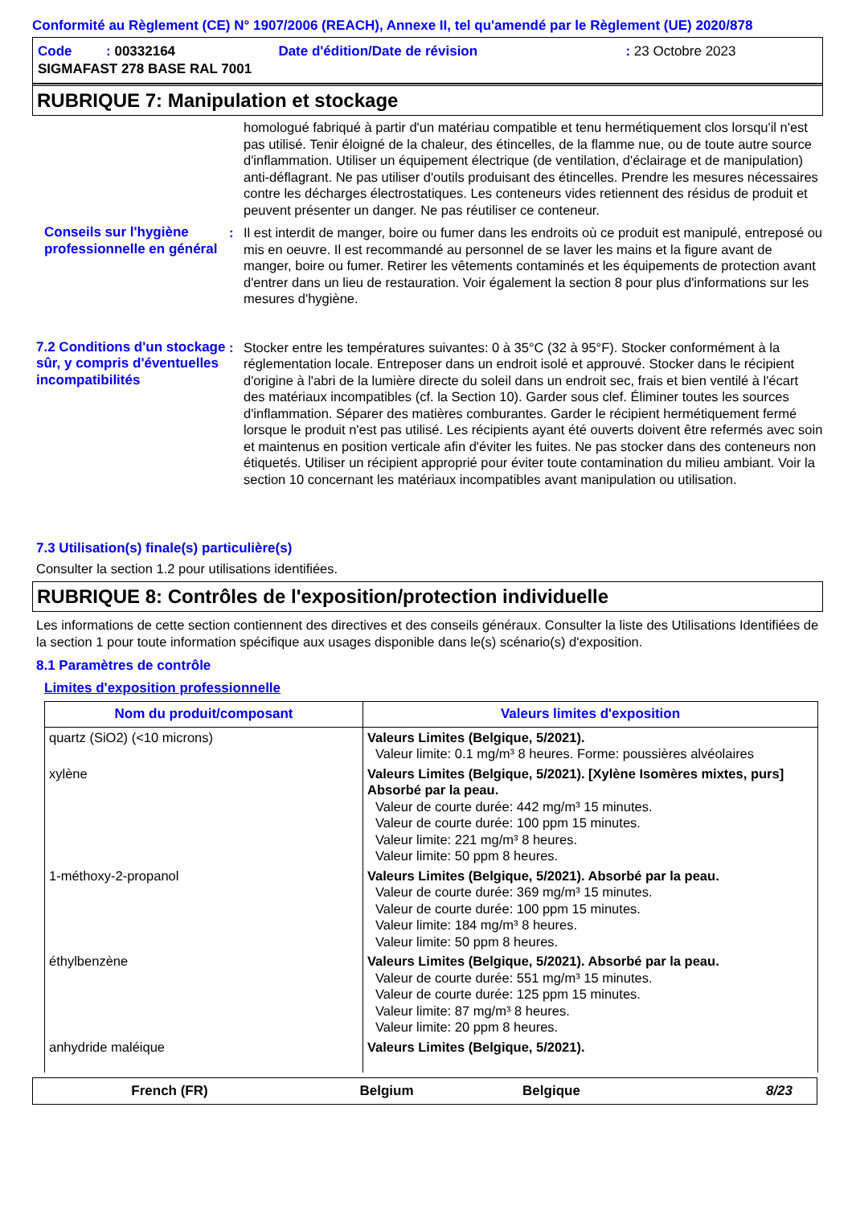Conformité au Règlement (CE) N° 1907/2006 (REACH), Annexe II, tel qu'amendé par le Règlement (UE) 2020/878
| Code : 00332164 | Date d'édition/Date de révision | : 23 Octobre 2023 |
| SIGMAFAST 278 BASE RAL 7001 | | |
RUBRIQUE 7: Manipulation et stockage
homologué fabriqué à partir d'un matériau compatible et tenu hermétiquement clos lorsqu'il n'est pas utilisé. Tenir éloigné de la chaleur, des étincelles, de la flamme nue, ou de toute autre source d'inflammation. Utiliser un équipement électrique (de ventilation, d'éclairage et de manipulation) anti-déflagrant. Ne pas utiliser d'outils produisant des étincelles. Prendre les mesures nécessaires contre les décharges électrostatiques. Les conteneurs vides retiennent des résidus de produit et peuvent présenter un danger. Ne pas réutiliser ce conteneur.
Conseils sur l'hygiène professionnelle en général
: Il est interdit de manger, boire ou fumer dans les endroits où ce produit est manipulé, entreposé ou mis en oeuvre. Il est recommandé au personnel de se laver les mains et la figure avant de manger, boire ou fumer. Retirer les vêtements contaminés et les équipements de protection avant d'entrer dans un lieu de restauration. Voir également la section 8 pour plus d'informations sur les mesures d'hygiène.
7.2 Conditions d'un stockage sûr, y compris d'éventuelles incompatibilités
: Stocker entre les températures suivantes: 0 à 35°C (32 à 95°F). Stocker conformément à la réglementation locale. Entreposer dans un endroit isolé et approuvé. Stocker dans le récipient d'origine à l'abri de la lumière directe du soleil dans un endroit sec, frais et bien ventilé à l'écart des matériaux incompatibles (cf. la Section 10). Garder sous clef. Éliminer toutes les sources d'inflammation. Séparer des matières comburantes. Garder le récipient hermétiquement fermé lorsque le produit n'est pas utilisé. Les récipients ayant été ouverts doivent être refermés avec soin et maintenus en position verticale afin d'éviter les fuites. Ne pas stocker dans des conteneurs non étiquetés. Utiliser un récipient approprié pour éviter toute contamination du milieu ambiant. Voir la section 10 concernant les matériaux incompatibles avant manipulation ou utilisation.
7.3 Utilisation(s) finale(s) particulière(s)
Consulter la section 1.2 pour utilisations identifiées.
RUBRIQUE 8: Contrôles de l'exposition/protection individuelle
Les informations de cette section contiennent des directives et des conseils généraux. Consulter la liste des Utilisations Identifiées de la section 1 pour toute information spécifique aux usages disponible dans le(s) scénario(s) d'exposition.
8.1 Paramètres de contrôle
Limites d'exposition professionnelle
| Nom du produit/composant | Valeurs limites d'exposition |
| --- | --- |
| quartz (SiO2) (<10 microns) | Valeurs Limites (Belgique, 5/2021). Valeur limite: 0.1 mg/m³ 8 heures. Forme: poussières alvéolaires |
| xylène | Valeurs Limites (Belgique, 5/2021). [Xylène Isomères mixtes, purs] Absorbé par la peau. Valeur de courte durée: 442 mg/m³ 15 minutes. Valeur de courte durée: 100 ppm 15 minutes. Valeur limite: 221 mg/m³ 8 heures. Valeur limite: 50 ppm 8 heures. |
| 1-méthoxy-2-propanol | Valeurs Limites (Belgique, 5/2021). Absorbé par la peau. Valeur de courte durée: 369 mg/m³ 15 minutes. Valeur de courte durée: 100 ppm 15 minutes. Valeur limite: 184 mg/m³ 8 heures. Valeur limite: 50 ppm 8 heures. |
| éthylbenzène | Valeurs Limites (Belgique, 5/2021). Absorbé par la peau. Valeur de courte durée: 551 mg/m³ 15 minutes. Valeur de courte durée: 125 ppm 15 minutes. Valeur limite: 87 mg/m³ 8 heures. Valeur limite: 20 ppm 8 heures. |
| anhydride maléique | Valeurs Limites (Belgique, 5/2021). |
French (FR) Belgium Belgique 8/23